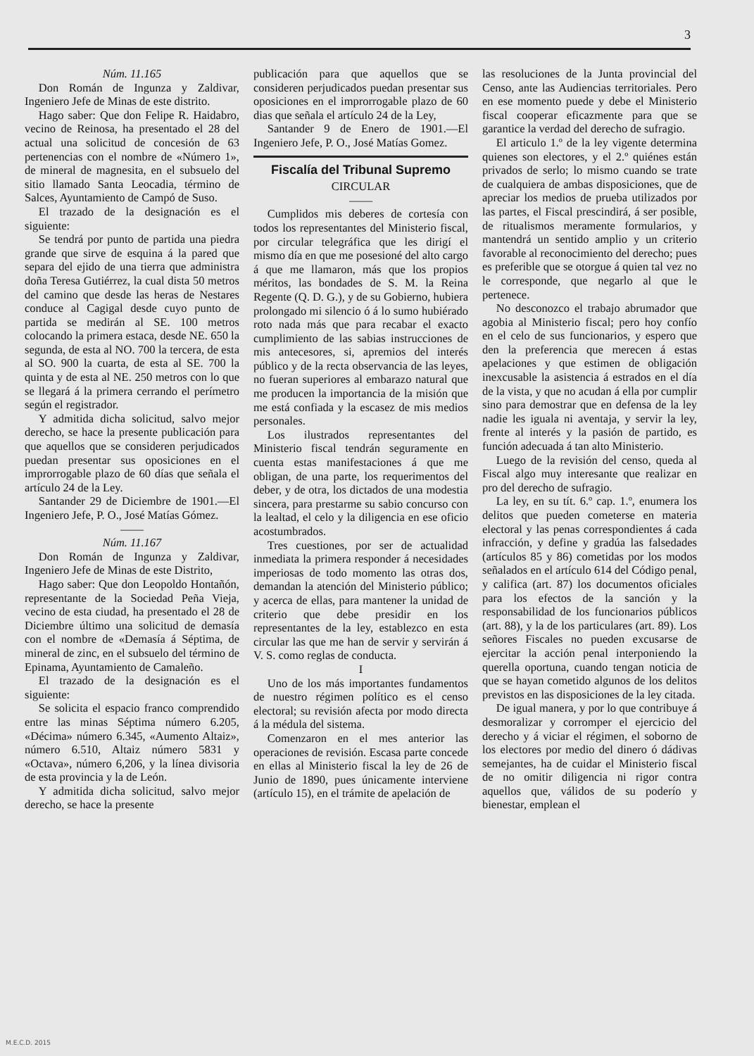3
Núm. 11.165
Don Román de Ingunza y Zaldivar, Ingeniero Jefe de Minas de este distrito.
Hago saber: Que don Felipe R. Haidabro, vecino de Reinosa, ha presentado el 28 del actual una solicitud de concesión de 63 pertenencias con el nombre de «Número 1», de mineral de magnesita, en el subsuelo del sitio llamado Santa Leocadia, término de Salces, Ayuntamiento de Campó de Suso.
El trazado de la designación es el siguiente:
Se tendrá por punto de partida una piedra grande que sirve de esquina á la pared que separa del ejido de una tierra que administra doña Teresa Gutiérrez, la cual dista 50 metros del camino que desde las heras de Nestares conduce al Cagigal desde cuyo punto de partida se medirán al SE. 100 metros colocando la primera estaca, desde NE. 650 la segunda, de esta al NO. 700 la tercera, de esta al SO. 900 la cuarta, de esta al SE. 700 la quinta y de esta al NE. 250 metros con lo que se llegará á la primera cerrando el perímetro según el registrador.
Y admitida dicha solicitud, salvo mejor derecho, se hace la presente publicación para que aquellos que se consideren perjudicados puedan presentar sus oposiciones en el improrrogable plazo de 60 días que señala el artículo 24 de la Ley.
Santander 29 de Diciembre de 1901.—El Ingeniero Jefe, P. O., José Matías Gómez.
——
Núm. 11.167
Don Román de Ingunza y Zaldivar, Ingeniero Jefe de Minas de este Distrito,
Hago saber: Que don Leopoldo Hontañón, representante de la Sociedad Peña Vieja, vecino de esta ciudad, ha presentado el 28 de Diciembre último una solicitud de demasía con el nombre de «Demasía á Séptima, de mineral de zinc, en el subsuelo del término de Epinama, Ayuntamiento de Camaleño.
El trazado de la designación es el siguiente:
Se solicita el espacio franco comprendido entre las minas Séptima número 6.205, «Décima» número 6.345, «Aumento Altaiz», número 6.510, Altaiz número 5831 y «Octava», número 6,206, y la línea divisoria de esta provincia y la de León.
Y admitida dicha solicitud, salvo mejor derecho, se hace la presente
publicación para que aquellos que se consideren perjudicados puedan presentar sus oposiciones en el improrrogable plazo de 60 dias que señala el artículo 24 de la Ley,
Santander 9 de Enero de 1901.—El Ingeniero Jefe, P. O., José Matías Gomez.
Fiscalía del Tribunal Supremo
CIRCULAR
——
Cumplidos mis deberes de cortesía con todos los representantes del Ministerio fiscal, por circular telegráfica que les dirigí el mismo día en que me posesioné del alto cargo á que me llamaron, más que los propios méritos, las bondades de S. M. la Reina Regente (Q. D. G.), y de su Gobierno, hubiera prolongado mi silencio ó á lo sumo hubiérado roto nada más que para recabar el exacto cumplimiento de las sabias instrucciones de mis antecesores, si, apremios del interés público y de la recta observancia de las leyes, no fueran superiores al embarazo natural que me producen la importancia de la misión que me está confiada y la escasez de mis medios personales.
Los ilustrados representantes del Ministerio fiscal tendrán seguramente en cuenta estas manifestaciones á que me obligan, de una parte, los requerimentos del deber, y de otra, los dictados de una modestia sincera, para prestarme su sabio concurso con la lealtad, el celo y la diligencia en ese oficio acostumbrados.
Tres cuestiones, por ser de actualidad inmediata la primera responder á necesidades imperiosas de todo momento las otras dos, demandan la atención del Ministerio público; y acerca de ellas, para mantener la unidad de criterio que debe presidir en los representantes de la ley, establezco en esta circular las que me han de servir y servirán á V. S. como reglas de conducta.
I
Uno de los más importantes fundamentos de nuestro régimen político es el censo electoral; su revisión afecta por modo directa á la médula del sistema.
Comenzaron en el mes anterior las operaciones de revisión. Escasa parte concede en ellas al Ministerio fiscal la ley de 26 de Junio de 1890, pues únicamente interviene (artículo 15), en el trámite de apelación de
las resoluciones de la Junta provincial del Censo, ante las Audiencias territoriales. Pero en ese momento puede y debe el Ministerio fiscal cooperar eficazmente para que se garantice la verdad del derecho de sufragio.
El articulo 1.º de la ley vigente determina quienes son electores, y el 2.º quiénes están privados de serlo; lo mismo cuando se trate de cualquiera de ambas disposiciones, que de apreciar los medios de prueba utilizados por las partes, el Fiscal prescindirá, á ser posible, de ritualismos meramente formularios, y mantendrá un sentido amplio y un criterio favorable al reconocimiento del derecho; pues es preferible que se otorgue á quien tal vez no le corresponde, que negarlo al que le pertenece.
No desconozco el trabajo abrumador que agobia al Ministerio fiscal; pero hoy confío en el celo de sus funcionarios, y espero que den la preferencia que merecen á estas apelaciones y que estimen de obligación inexcusable la asistencia á estrados en el día de la vista, y que no acudan á ella por cumplir sino para demostrar que en defensa de la ley nadie les iguala ni aventaja, y servir la ley, frente al interés y la pasión de partido, es función adecuada á tan alto Ministerio.
Luego de la revisión del censo, queda al Fiscal algo muy interesante que realizar en pro del derecho de sufragio.
La ley, en su tít. 6.º cap. 1.º, enumera los delitos que pueden cometerse en materia electoral y las penas correspondientes á cada infracción, y define y gradúa las falsedades (artículos 85 y 86) cometidas por los modos señalados en el artículo 614 del Código penal, y califica (art. 87) los documentos oficiales para los efectos de la sanción y la responsabilidad de los funcionarios públicos (art. 88), y la de los particulares (art. 89). Los señores Fiscales no pueden excusarse de ejercitar la acción penal interponiendo la querella oportuna, cuando tengan noticia de que se hayan cometido algunos de los delitos previstos en las disposiciones de la ley citada.
De igual manera, y por lo que contribuye á desmoralizar y corromper el ejercicio del derecho y á viciar el régimen, el soborno de los electores por medio del dinero ó dádivas semejantes, ha de cuidar el Ministerio fiscal de no omitir diligencia ni rigor contra aquellos que, válidos de su poderío y bienestar, emplean el
M.E.C.D. 2015